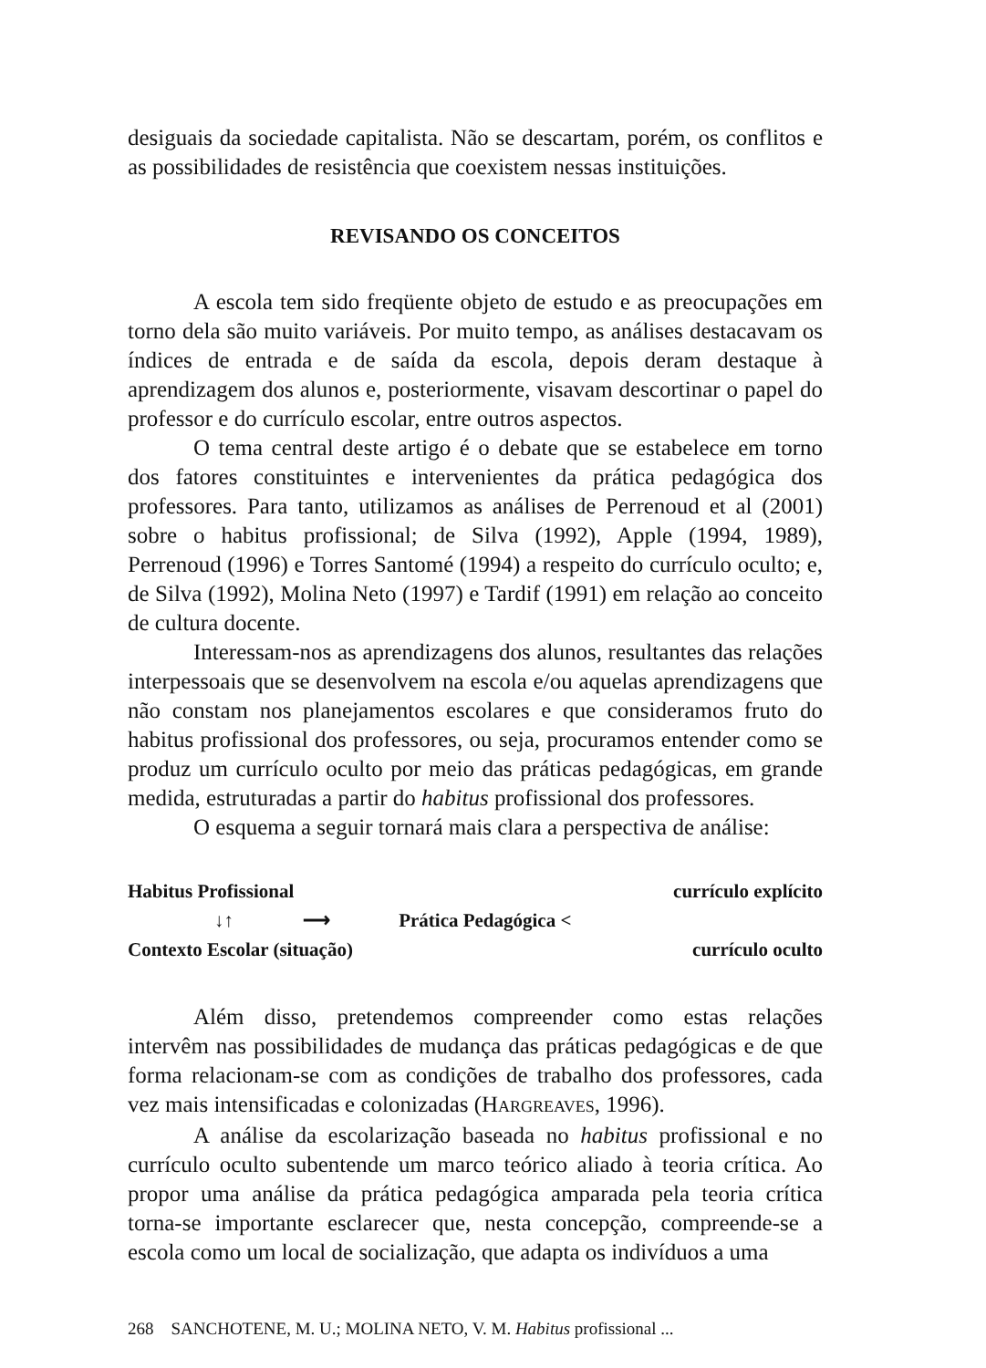desiguais da sociedade capitalista. Não se descartam, porém, os conflitos e as possibilidades de resistência que coexistem nessas instituições.
REVISANDO OS CONCEITOS
A escola tem sido freqüente objeto de estudo e as preocupações em torno dela são muito variáveis. Por muito tempo, as análises destacavam os índices de entrada e de saída da escola, depois deram destaque à aprendizagem dos alunos e, posteriormente, visavam descortinar o papel do professor e do currículo escolar, entre outros aspectos.
O tema central deste artigo é o debate que se estabelece em torno dos fatores constituintes e intervenientes da prática pedagógica dos professores. Para tanto, utilizamos as análises de Perrenoud et al (2001) sobre o habitus profissional; de Silva (1992), Apple (1994, 1989), Perrenoud (1996) e Torres Santomé (1994) a respeito do currículo oculto; e, de Silva (1992), Molina Neto (1997) e Tardif (1991) em relação ao conceito de cultura docente.
Interessam-nos as aprendizagens dos alunos, resultantes das relações interpessoais que se desenvolvem na escola e/ou aquelas aprendizagens que não constam nos planejamentos escolares e que consideramos fruto do habitus profissional dos professores, ou seja, procuramos entender como se produz um currículo oculto por meio das práticas pedagógicas, em grande medida, estruturadas a partir do habitus profissional dos professores.
O esquema a seguir tornará mais clara a perspectiva de análise:
Habitus Profissional currículo explícito
↓↑ ⟶ Prática Pedagógica <
Contexto Escolar (situação) currículo oculto
Além disso, pretendemos compreender como estas relações intervêm nas possibilidades de mudança das práticas pedagógicas e de que forma relacionam-se com as condições de trabalho dos professores, cada vez mais intensificadas e colonizadas (HARGREAVES, 1996).
A análise da escolarização baseada no habitus profissional e no currículo oculto subentende um marco teórico aliado à teoria crítica. Ao propor uma análise da prática pedagógica amparada pela teoria crítica torna-se importante esclarecer que, nesta concepção, compreende-se a escola como um local de socialização, que adapta os indivíduos a uma
268 SANCHOTENE, M. U.; MOLINA NETO, V. M. Habitus profissional ...